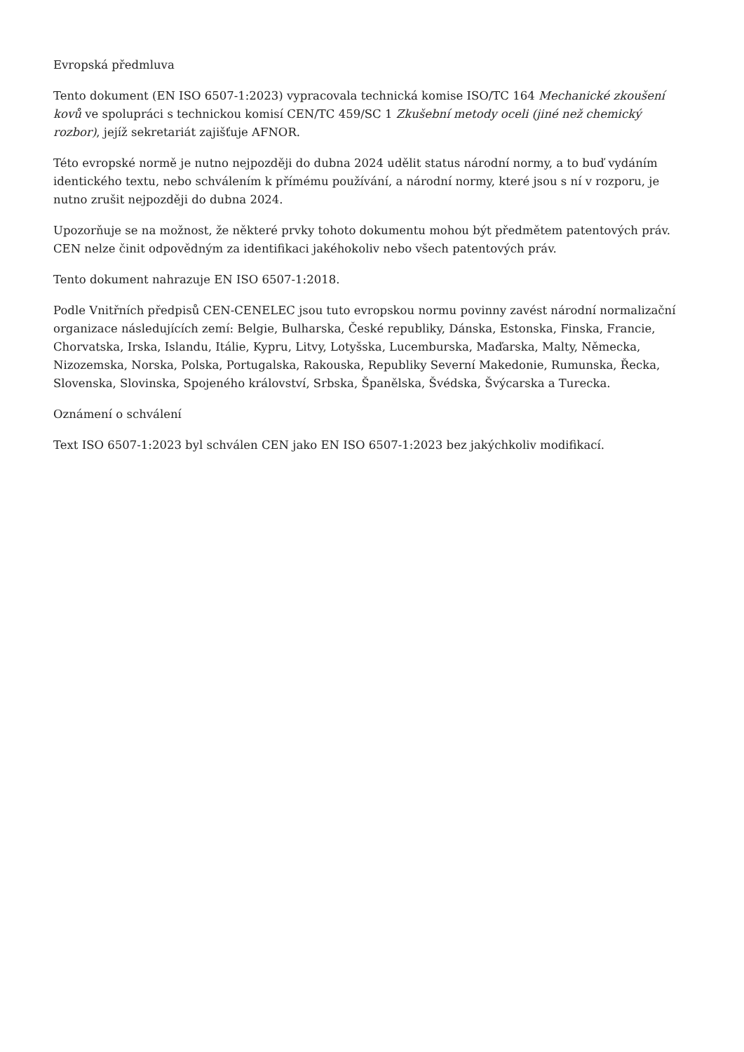Evropská předmluva
Tento dokument (EN ISO 6507-1:2023) vypracovala technická komise ISO/TC 164 Mechanické zkoušení kovů ve spolupráci s technickou komisí CEN/TC 459/SC 1 Zkušební metody oceli (jiné než chemický rozbor), jejíž sekretariát zajišťuje AFNOR.
Této evropské normě je nutno nejpozději do dubna 2024 udělit status národní normy, a to buď vydáním identického textu, nebo schválením k přímému používání, a národní normy, které jsou s ní v rozporu, je nutno zrušit nejpozději do dubna 2024.
Upozorňuje se na možnost, že některé prvky tohoto dokumentu mohou být předmětem patentových práv. CEN nelze činit odpovědným za identifikaci jakéhokoliv nebo všech patentových práv.
Tento dokument nahrazuje EN ISO 6507-1:2018.
Podle Vnitřních předpisů CEN-CENELEC jsou tuto evropskou normu povinny zavést národní normalizační organizace následujících zemí: Belgie, Bulharska, České republiky, Dánska, Estonska, Finska, Francie, Chorvatska, Irska, Islandu, Itálie, Kypru, Litvy, Lotyšska, Lucemburska, Maďarska, Malty, Německa, Nizozemska, Norska, Polska, Portugalska, Rakouska, Republiky Severní Makedonie, Rumunska, Řecka, Slovenska, Slovinska, Spojeného království, Srbska, Španělska, Švédska, Švýcarska a Turecka.
Oznámení o schválení
Text ISO 6507-1:2023 byl schválen CEN jako EN ISO 6507-1:2023 bez jakýchkoliv modifikací.